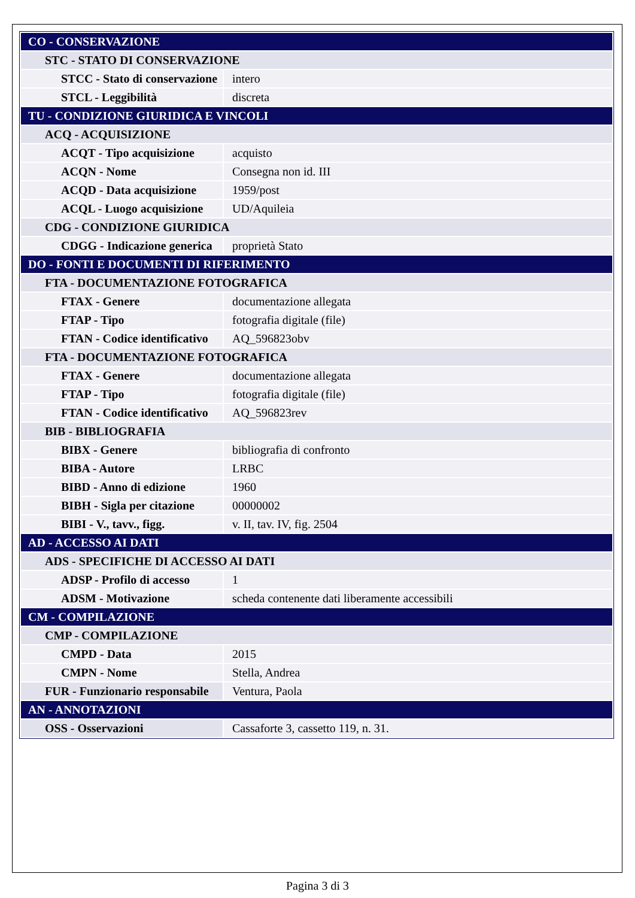| CO - CONSERVAZIONE | |
| STC - STATO DI CONSERVAZIONE | |
| STCC - Stato di conservazione | intero |
| STCL - Leggibilità | discreta |
| TU - CONDIZIONE GIURIDICA E VINCOLI | |
| ACQ - ACQUISIZIONE | |
| ACQT - Tipo acquisizione | acquisto |
| ACQN - Nome | Consegna non id. III |
| ACQD - Data acquisizione | 1959/post |
| ACQL - Luogo acquisizione | UD/Aquileia |
| CDG - CONDIZIONE GIURIDICA | |
| CDGG - Indicazione generica | proprietà Stato |
| DO - FONTI E DOCUMENTI DI RIFERIMENTO | |
| FTA - DOCUMENTAZIONE FOTOGRAFICA | |
| FTAX - Genere | documentazione allegata |
| FTAP - Tipo | fotografia digitale (file) |
| FTAN - Codice identificativo | AQ_596823obv |
| FTA - DOCUMENTAZIONE FOTOGRAFICA | |
| FTAX - Genere | documentazione allegata |
| FTAP - Tipo | fotografia digitale (file) |
| FTAN - Codice identificativo | AQ_596823rev |
| BIB - BIBLIOGRAFIA | |
| BIBX - Genere | bibliografia di confronto |
| BIBA - Autore | LRBC |
| BIBD - Anno di edizione | 1960 |
| BIBH - Sigla per citazione | 00000002 |
| BIBI - V., tavv., figg. | v. II, tav. IV, fig. 2504 |
| AD - ACCESSO AI DATI | |
| ADS - SPECIFICHE DI ACCESSO AI DATI | |
| ADSP - Profilo di accesso | 1 |
| ADSM - Motivazione | scheda contenente dati liberamente accessibili |
| CM - COMPILAZIONE | |
| CMP - COMPILAZIONE | |
| CMPD - Data | 2015 |
| CMPN - Nome | Stella, Andrea |
| FUR - Funzionario responsabile | Ventura, Paola |
| AN - ANNOTAZIONI | |
| OSS - Osservazioni | Cassaforte 3, cassetto 119, n. 31. |
Pagina 3 di 3